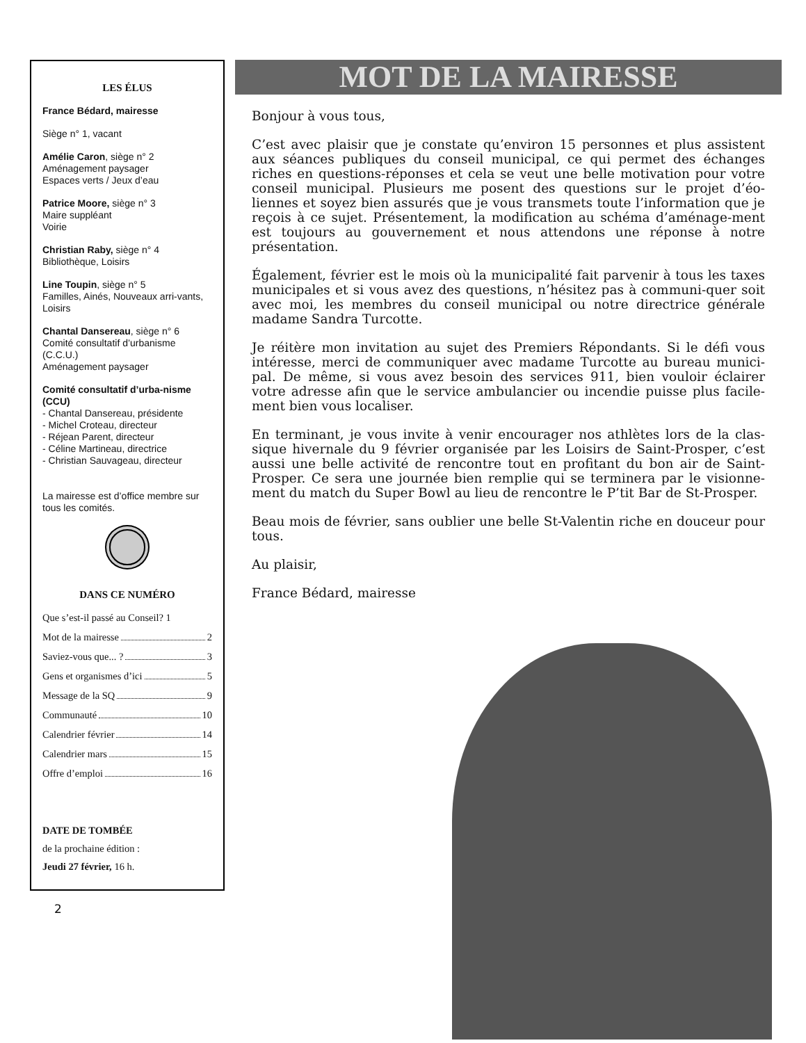LES ÉLUS
France Bédard, mairesse
Siège n° 1, vacant
Amélie Caron, siège n° 2
Aménagement paysager
Espaces verts / Jeux d’eau
Patrice Moore, siège n° 3
Maire suppléant
Voirie
Christian Raby, siège n° 4
Bibliothèque, Loisirs
Line Toupin, siège n° 5
Familles, Ainés, Nouveaux arri-vants, Loisirs
Chantal Dansereau, siège n° 6
Comité consultatif d’urbanisme (C.C.U.)
Aménagement paysager
Comité consultatif d’urba-nisme (CCU)
- Chantal Dansereau, présidente
- Michel Croteau, directeur
- Réjean Parent, directeur
- Céline Martineau, directrice
- Christian Sauvageau, directeur
La mairesse est d’office membre sur tous les comités.
DANS CE NUMÉRO
Que s’est-il passé au Conseil? 1
Mot de la mairesse 2
Saviez-vous que... ? 3
Gens et organismes d’ici 5
Message de la SQ 9
Communauté 10
Calendrier février 14
Calendrier mars 15
Offre d’emploi 16
DATE DE TOMBÉE
de la prochaine édition :
Jeudi 27 février, 16 h.
2
MOT DE LA MAIRESSE
Bonjour à vous tous,
C’est avec plaisir que je constate qu’environ 15 personnes et plus assistent aux séances publiques du conseil municipal, ce qui permet des échanges riches en questions-réponses et cela se veut une belle motivation pour votre conseil municipal. Plusieurs me posent des questions sur le projet d’éo-liennes et soyez bien assurés que je vous transmets toute l’information que je reçois à ce sujet. Présentement, la modification au schéma d’aménage-ment est toujours au gouvernement et nous attendons une réponse à notre présentation.
Également, février est le mois où la municipalité fait parvenir à tous les taxes municipales et si vous avez des questions, n’hésitez pas à communi-quer soit avec moi, les membres du conseil municipal ou notre directrice générale madame Sandra Turcotte.
Je réitère mon invitation au sujet des Premiers Répondants. Si le défi vous intéresse, merci de communiquer avec madame Turcotte au bureau munici-pal. De même, si vous avez besoin des services 911, bien vouloir éclairer votre adresse afin que le service ambulancier ou incendie puisse plus facile-ment bien vous localiser.
En terminant, je vous invite à venir encourager nos athlètes lors de la clas-sique hivernale du 9 février organisée par les Loisirs de Saint-Prosper, c’est aussi une belle activité de rencontre tout en profitant du bon air de Saint-Prosper. Ce sera une journée bien remplie qui se terminera par le visionne-ment du match du Super Bowl au lieu de rencontre le P’tit Bar de St-Prosper.
Beau mois de février, sans oublier une belle St-Valentin riche en douceur pour tous.
Au plaisir,
France Bédard, mairesse